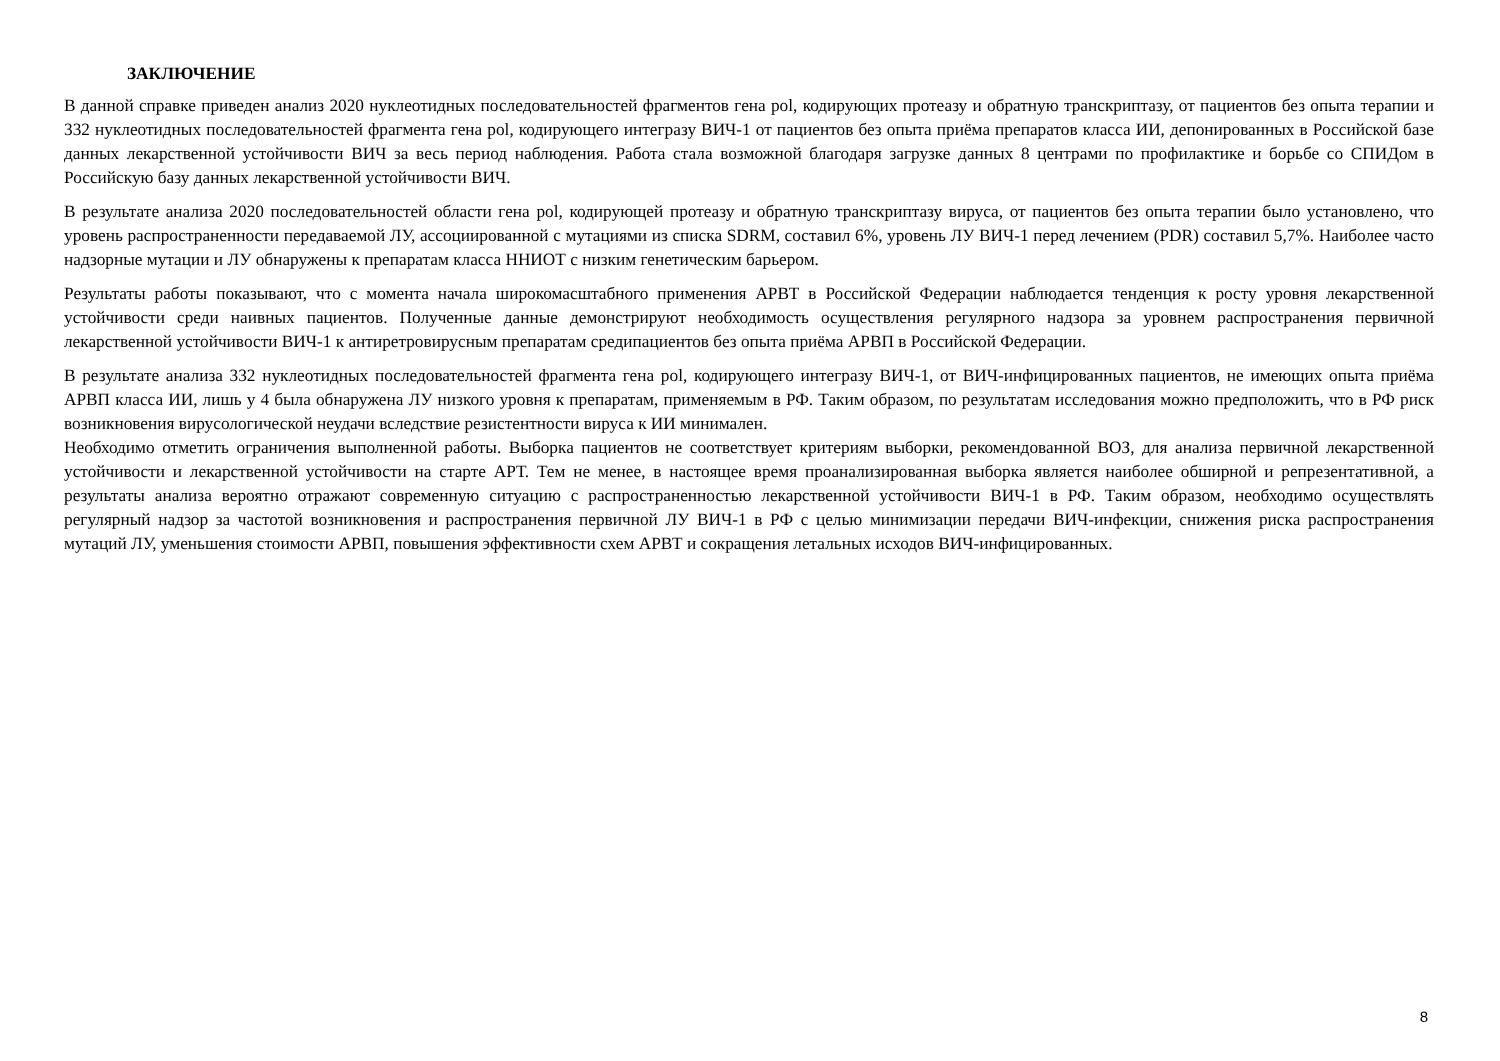ЗАКЛЮЧЕНИЕ
В данной справке приведен анализ 2020 нуклеотидных последовательностей фрагментов гена pol, кодирующих протеазу и обратную транскриптазу, от пациентов без опыта терапии и 332 нуклеотидных последовательностей фрагмента гена pol, кодирующего интегразу ВИЧ-1 от пациентов без опыта приёма препаратов класса ИИ, депонированных в Российской базе данных лекарственной устойчивости ВИЧ за весь период наблюдения. Работа стала возможной благодаря загрузке данных 8 центрами по профилактике и борьбе со СПИДом в Российскую базу данных лекарственной устойчивости ВИЧ.
В результате анализа 2020 последовательностей области гена pol, кодирующей протеазу и обратную транскриптазу вируса, от пациентов без опыта терапии было установлено, что уровень распространенности передаваемой ЛУ, ассоциированной с мутациями из списка SDRM, составил 6%, уровень ЛУ ВИЧ-1 перед лечением (PDR) составил 5,7%. Наиболее часто надзорные мутации и ЛУ обнаружены к препаратам класса ННИОТ с низким генетическим барьером.
Результаты работы показывают, что с момента начала широкомасштабного применения АРВТ в Российской Федерации наблюдается тенденция к росту уровня лекарственной устойчивости среди наивных пациентов. Полученные данные демонстрируют необходимость осуществления регулярного надзора за уровнем распространения первичной лекарственной устойчивости ВИЧ-1 к антиретровирусным препаратам средипациентов без опыта приёма АРВП в Российской Федерации.
В результате анализа 332 нуклеотидных последовательностей фрагмента гена pol, кодирующего интегразу ВИЧ-1, от ВИЧ-инфицированных пациентов, не имеющих опыта приёма АРВП класса ИИ, лишь у 4 была обнаружена ЛУ низкого уровня к препаратам, применяемым в РФ. Таким образом, по результатам исследования можно предположить, что в РФ риск возникновения вирусологической неудачи вследствие резистентности вируса к ИИ минимален.
Необходимо отметить ограничения выполненной работы. Выборка пациентов не соответствует критериям выборки, рекомендованной ВОЗ, для анализа первичной лекарственной устойчивости и лекарственной устойчивости на старте АРТ. Тем не менее, в настоящее время проанализированная выборка является наиболее обширной и репрезентативной, а результаты анализа вероятно отражают современную ситуацию с распространенностью лекарственной устойчивости ВИЧ-1 в РФ. Таким образом, необходимо осуществлять регулярный надзор за частотой возникновения и распространения первичной ЛУ ВИЧ-1 в РФ с целью минимизации передачи ВИЧ-инфекции, снижения риска распространения мутаций ЛУ, уменьшения стоимости АРВП, повышения эффективности схем АРВТ и сокращения летальных исходов ВИЧ-инфицированных.
8